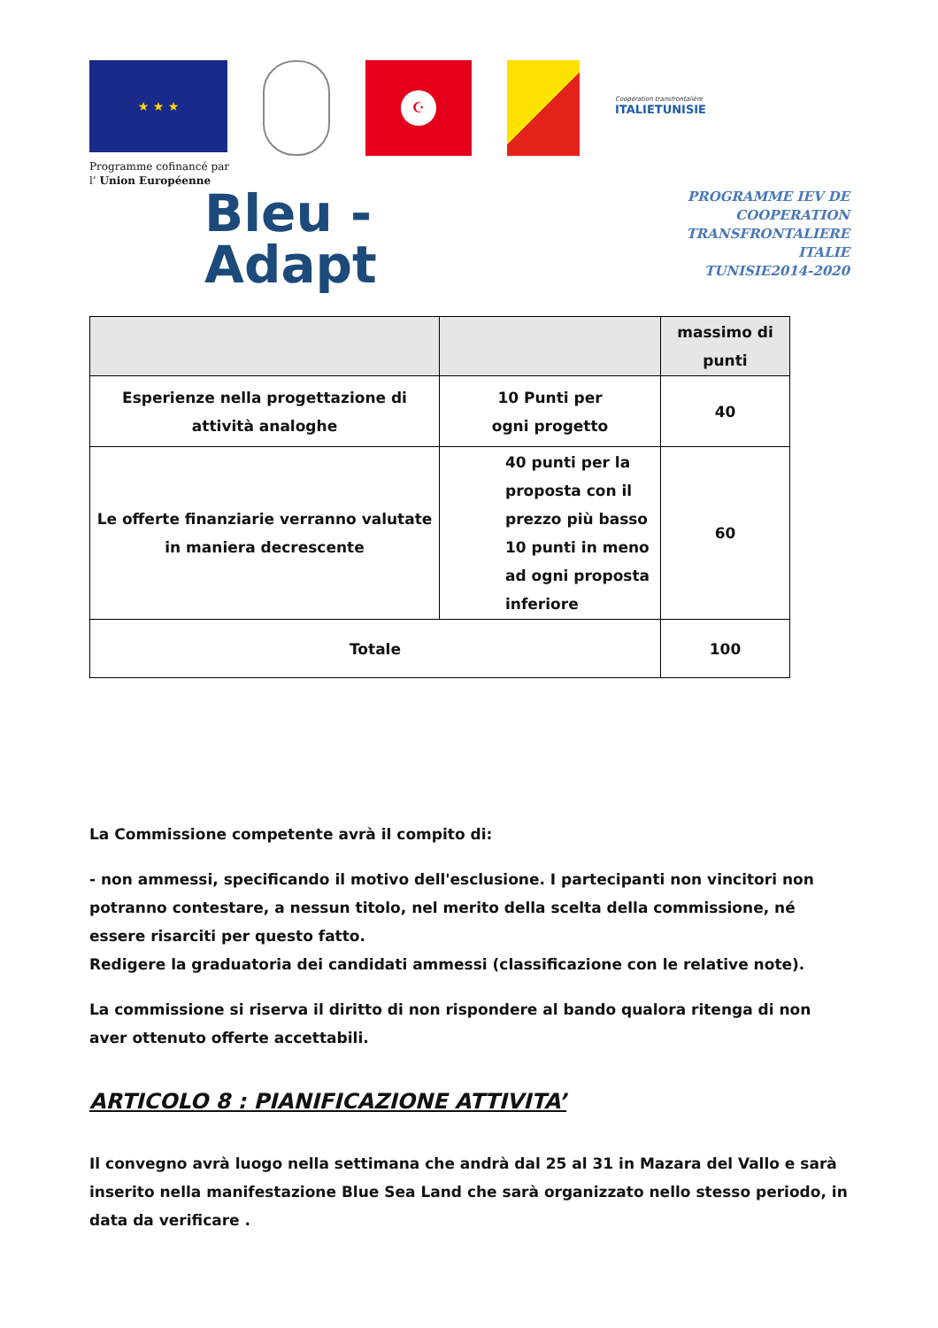★ ★ ★
☪
Coopération transfrontalière
ITALIETUNISIE
Programme cofinancé par
l’ Union Européenne
Bleu -
Adapt
PROGRAMME IEV DE
COOPERATION TRANSFRONTALIERE
ITALIE TUNISIE2014-2020
| | | massimo di punti |
| Esperienze nella progettazione di attività analoghe | 10 Punti per ogni progetto | 40 |
| Le offerte finanziarie verranno valutate in maniera decrescente | 40 punti per la proposta con il prezzo più basso 10 punti in meno ad ogni proposta inferiore | 60 |
| Totale | | 100 |
La Commissione competente avrà il compito di:
- non ammessi, specificando il motivo dell'esclusione. I partecipanti non vincitori non potranno contestare, a nessun titolo, nel merito della scelta della commissione, né essere risarciti per questo fatto.
Redigere la graduatoria dei candidati ammessi (classificazione con le relative note).
La commissione si riserva il diritto di non rispondere al bando qualora ritenga di non aver ottenuto offerte accettabili.
ARTICOLO 8 : PIANIFICAZIONE ATTIVITA’
Il convegno avrà luogo nella settimana che andrà dal 25 al 31 in Mazara del Vallo e sarà inserito nella manifestazione Blue Sea Land che sarà organizzato nello stesso periodo, in data da verificare .